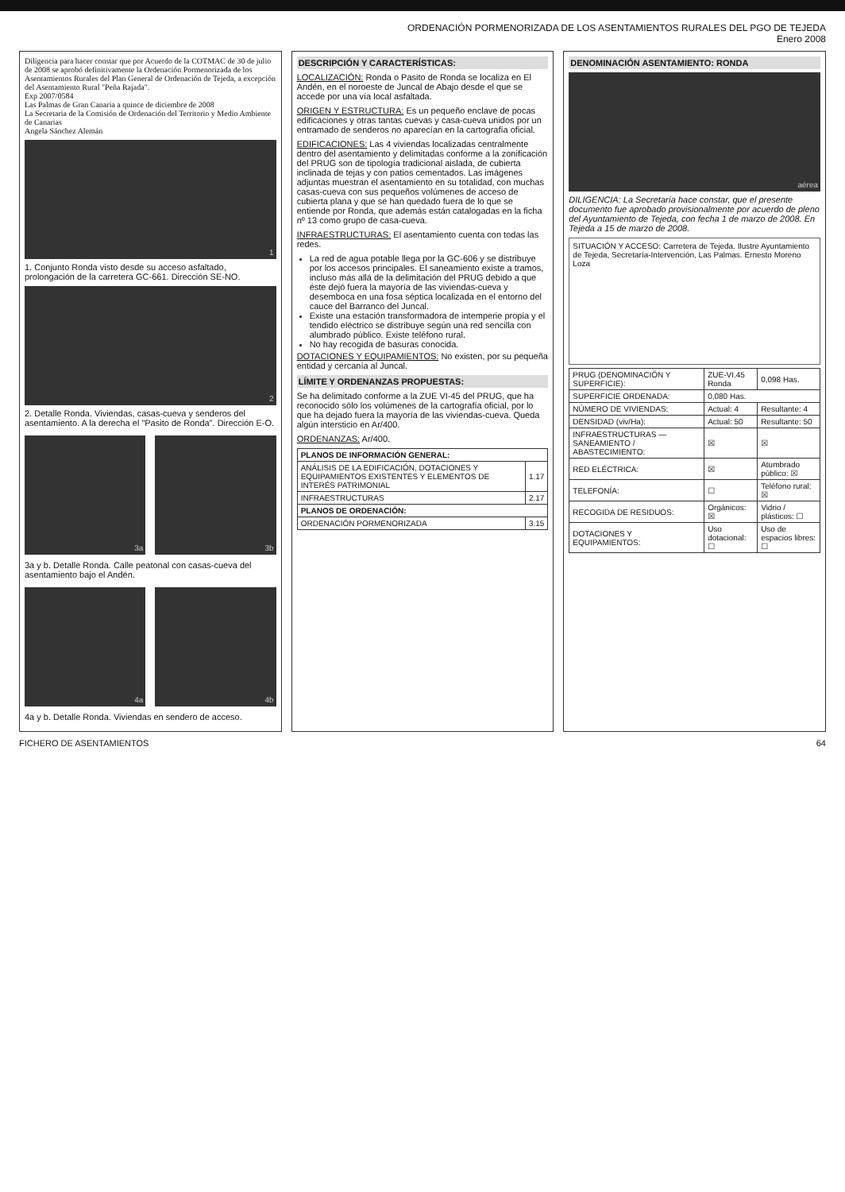ORDENACIÓN PORMENORIZADA DE LOS ASENTAMIENTOS RURALES DEL PGO DE TEJEDA
Enero 2008
Diligencia para hacer constar que por Acuerdo de la COTMAC de 30 de julio de 2008 se aprobó definitivamente la Ordenación Pormenorizada de los Asentamientos Rurales del Plan General de Ordenación de Tejeda, a excepción del Asentamiento Rural "Peña Rajada".
Exp 2007/0584
Las Palmas de Gran Canaria a quince de diciembre de 2008
La Secretaria de la Comisión de Ordenación del Territorio y Medio Ambiente de Canarias
Angela Sánchez Alemán
1
1. Conjunto Ronda visto desde su acceso asfaltado, prolongación de la carretera GC-661. Dirección SE-NO.
2
2. Detalle Ronda. Viviendas, casas-cueva y senderos del asentamiento. A la derecha el "Pasito de Ronda". Dirección E-O.
3a 3b
3a y b. Detalle Ronda. Calle peatonal con casas-cueva del asentamiento bajo el Andén.
4a 4b
4a y b. Detalle Ronda. Viviendas en sendero de acceso.
DESCRIPCIÓN Y CARACTERÍSTICAS:
LOCALIZACIÓN: Ronda o Pasito de Ronda se localiza en El Andén, en el noroeste de Juncal de Abajo desde el que se accede por una vía local asfaltada.
ORIGEN Y ESTRUCTURA: Es un pequeño enclave de pocas edificaciones y otras tantas cuevas y casa-cueva unidos por un entramado de senderos no aparecían en la cartografía oficial.
EDIFICACIONES: Las 4 viviendas localizadas centralmente dentro del asentamiento y delimitadas conforme a la zonificación del PRUG son de tipología tradicional aislada, de cubierta inclinada de tejas y con patios cementados. Las imágenes adjuntas muestran el asentamiento en su totalidad, con muchas casas-cueva con sus pequeños volúmenes de acceso de cubierta plana y que se han quedado fuera de lo que se entiende por Ronda, que además están catalogadas en la ficha nº 13 como grupo de casa-cueva.
INFRAESTRUCTURAS: El asentamiento cuenta con todas las redes.
La red de agua potable llega por la GC-606 y se distribuye por los accesos principales. El saneamiento existe a tramos, incluso más allá de la delimitación del PRUG debido a que éste dejó fuera la mayoría de las viviendas-cueva y desemboca en una fosa séptica localizada en el entorno del cauce del Barranco del Juncal.
Existe una estación transformadora de intemperie propia y el tendido eléctrico se distribuye según una red sencilla con alumbrado público. Existe teléfono rural.
No hay recogida de basuras conocida.
DOTACIONES Y EQUIPAMIENTOS: No existen, por su pequeña entidad y cercanía al Juncal.
LÍMITE Y ORDENANZAS PROPUESTAS:
Se ha delimitado conforme a la ZUE VI-45 del PRUG, que ha reconocido sólo los volúmenes de la cartografía oficial, por lo que ha dejado fuera la mayoría de las viviendas-cueva. Queda algún intersticio en Ar/400.
ORDENANZAS: Ar/400.
| PLANOS DE INFORMACIÓN GENERAL: | |
| --- | --- |
| ANÁLISIS DE LA EDIFICACIÓN, DOTACIONES Y EQUIPAMIENTOS EXISTENTES Y ELEMENTOS DE INTERÉS PATRIMONIAL | 1.17 |
| INFRAESTRUCTURAS | 2.17 |
| PLANOS DE ORDENACIÓN: | |
| ORDENACIÓN PORMENORIZADA | 3.15 |
DENOMINACIÓN ASENTAMIENTO: RONDA
aérea
DILIGENCIA: La Secretaría hace constar, que el presente documento fue aprobado provisionalmente por acuerdo de pleno del Ayuntamiento de Tejeda, con fecha 1 de marzo de 2008. En Tejeda a 15 de marzo de 2008.
SITUACIÓN Y ACCESO: Carretera de Tejeda. Ilustre Ayuntamiento de Tejeda, Secretaría-Intervención, Las Palmas. Ernesto Moreno Loza
| PRUG (DENOMINACIÓN Y SUPERFICIE): | ZUE-VI.45 Ronda | 0,098 Has. |
| SUPERFICIE ORDENADA: | 0,080 Has. | |
| NÚMERO DE VIVIENDAS: | Actual: 4 | Resultante: 4 |
| DENSIDAD (viv/Ha): | Actual: 50 | Resultante: 50 |
| INFRAESTRUCTURAS — SANEAMIENTO / ABASTECIMIENTO: | ☒ | ☒ |
| RED ELÉCTRICA: | ☒ | Atumbrado público: ☒ |
| TELEFONÍA: | ☐ | Teléfono rural: ☒ |
| RECOGIDA DE RESIDUOS: | Orgánicos: ☒ | Vidrio / plásticos: ☐ |
| DOTACIONES Y EQUIPAMIENTOS: | Uso dotacional: ☐ | Uso de espacios libres: ☐ |
FICHERO DE ASENTAMIENTOS 64